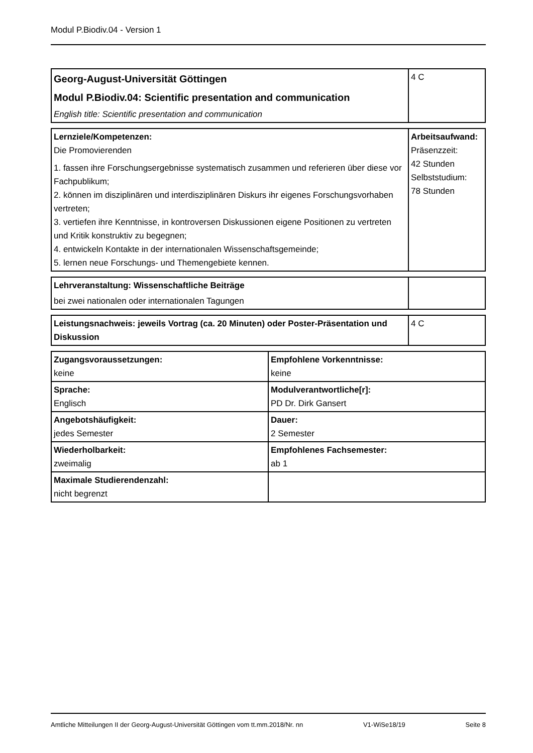Modul P.Biodiv.04 - Version 1
| Georg-August-Universität Göttingen Modul P.Biodiv.04: Scientific presentation and communication English title: Scientific presentation and communication | 4 C |
| Lernziele/Kompetenzen: Die Promovierenden 1. fassen ihre Forschungsergebnisse systematisch zusammen und referieren über diese vor Fachpublikum; 2. können im disziplinären und interdisziplinären Diskurs ihr eigenes Forschungsvorhaben vertreten; 3. vertiefen ihre Kenntnisse, in kontroversen Diskussionen eigene Positionen zu vertreten und Kritik konstruktiv zu begegnen; 4. entwickeln Kontakte in der internationalen Wissenschaftsgemeinde; 5. lernen neue Forschungs- und Themengebiete kennen. | Arbeitsaufwand: Präsenzzeit: 42 Stunden Selbststudium: 78 Stunden |
| Lehrveranstaltung: Wissenschaftliche Beiträge bei zwei nationalen oder internationalen Tagungen | |
| Leistungsnachweis: jeweils Vortrag (ca. 20 Minuten) oder Poster-Präsentation und Diskussion | 4 C |
| Zugangsvoraussetzungen: keine | Empfohlene Vorkenntnisse: keine |
| Sprache: Englisch | Modulverantwortliche[r]: PD Dr. Dirk Gansert |
| Angebotshäufigkeit: jedes Semester | Dauer: 2 Semester |
| Wiederholbarkeit: zweimalig | Empfohlenes Fachsemester: ab 1 |
| Maximale Studierendenzahl: nicht begrenzt | |
Amtliche Mitteilungen II der Georg-August-Universität Göttingen vom tt.mm.2018/Nr. nn V1-WiSe18/19 Seite 8